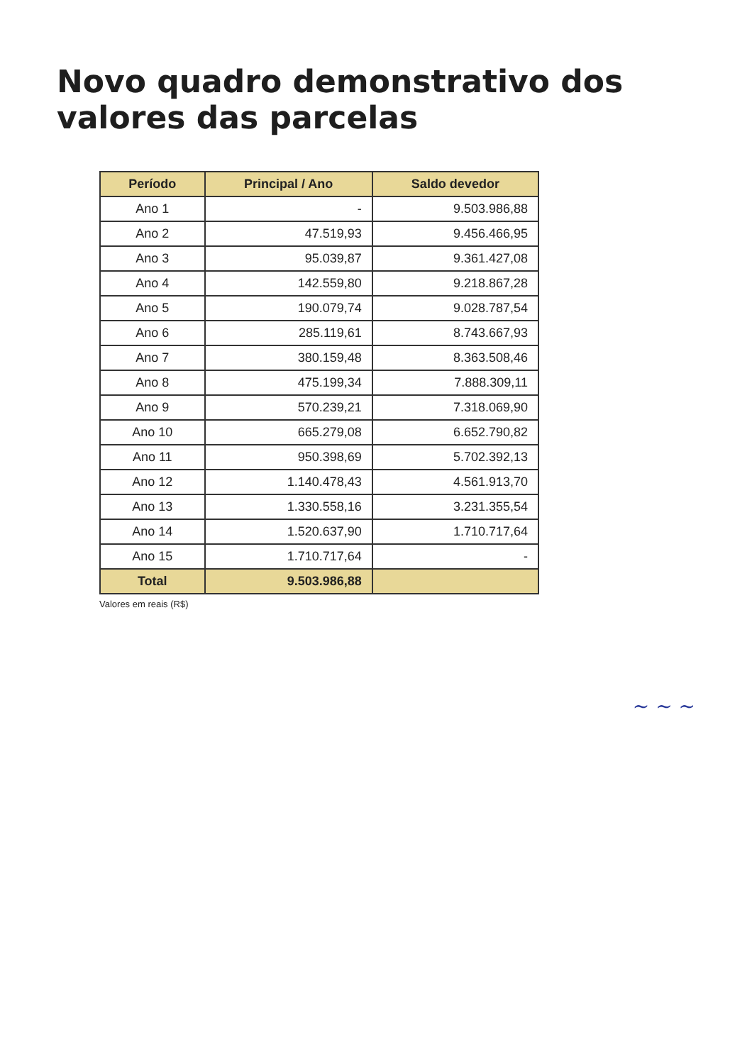Novo quadro demonstrativo dos valores das parcelas
| Período | Principal / Ano | Saldo devedor |
| --- | --- | --- |
| Ano 1 | - | 9.503.986,88 |
| Ano 2 | 47.519,93 | 9.456.466,95 |
| Ano 3 | 95.039,87 | 9.361.427,08 |
| Ano 4 | 142.559,80 | 9.218.867,28 |
| Ano 5 | 190.079,74 | 9.028.787,54 |
| Ano 6 | 285.119,61 | 8.743.667,93 |
| Ano 7 | 380.159,48 | 8.363.508,46 |
| Ano 8 | 475.199,34 | 7.888.309,11 |
| Ano 9 | 570.239,21 | 7.318.069,90 |
| Ano 10 | 665.279,08 | 6.652.790,82 |
| Ano 11 | 950.398,69 | 5.702.392,13 |
| Ano 12 | 1.140.478,43 | 4.561.913,70 |
| Ano 13 | 1.330.558,16 | 3.231.355,54 |
| Ano 14 | 1.520.637,90 | 1.710.717,64 |
| Ano 15 | 1.710.717,64 | - |
| Total | 9.503.986,88 | |
Valores em reais (R$)
~ ~ ~